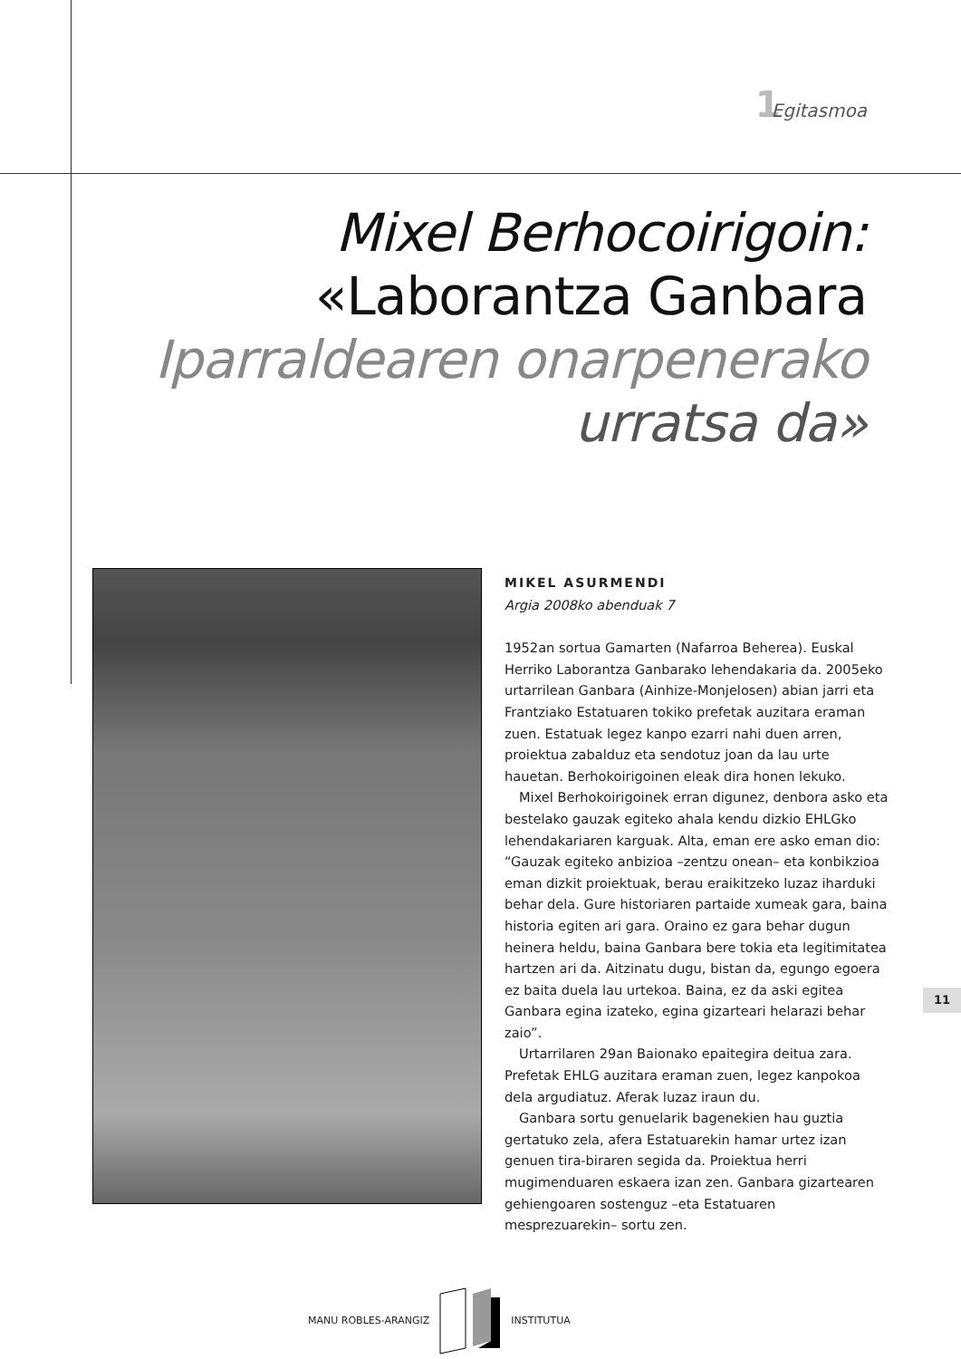1 Egitasmoa
Mixel Berhocoirigoin:
«Laborantza Ganbara
Iparraldearen onarpenerako
urratsa da»
MIKEL ASURMENDI
Argia 2008ko abenduak 7
1952an sortua Gamarten (Nafarroa Beherea). Euskal Herriko Laborantza Ganbarako lehendakaria da. 2005eko urtarrilean Ganbara (Ainhize-Monjelosen) abian jarri eta Frantziako Estatuaren tokiko prefetak auzitara eraman zuen. Estatuak legez kanpo ezarri nahi duen arren, proiektua zabalduz eta sendotuz joan da lau urte hauetan. Berhokoirigoinen eleak dira honen lekuko.
Mixel Berhokoirigoinek erran digunez, denbora asko eta bestelako gauzak egiteko ahala kendu dizkio EHLGko lehendakariaren karguak. Alta, eman ere asko eman dio: “Gauzak egiteko anbizioa –zentzu onean– eta konbikzioa eman dizkit proiektuak, berau eraikitzeko luzaz iharduki behar dela. Gure historiaren partaide xumeak gara, baina historia egiten ari gara. Oraino ez gara behar dugun heinera heldu, baina Ganbara bere tokia eta legitimitatea hartzen ari da. Aitzinatu dugu, bistan da, egungo egoera ez baita duela lau urtekoa. Baina, ez da aski egitea Ganbara egina izateko, egina gizarteari helarazi behar zaio”.
Urtarrilaren 29an Baionako epaitegira deitua zara. Prefetak EHLG auzitara eraman zuen, legez kanpokoa dela argudiatuz. Aferak luzaz iraun du.
Ganbara sortu genuelarik bagenekien hau guztia gertatuko zela, afera Estatuarekin hamar urtez izan genuen tira-biraren segida da. Proiektua herri mugimenduaren eskaera izan zen. Ganbara gizartearen gehiengoaren sostenguz –eta Estatuaren mesprezuarekin– sortu zen.
11
MANU ROBLES-ARANGIZ INSTITUTUA